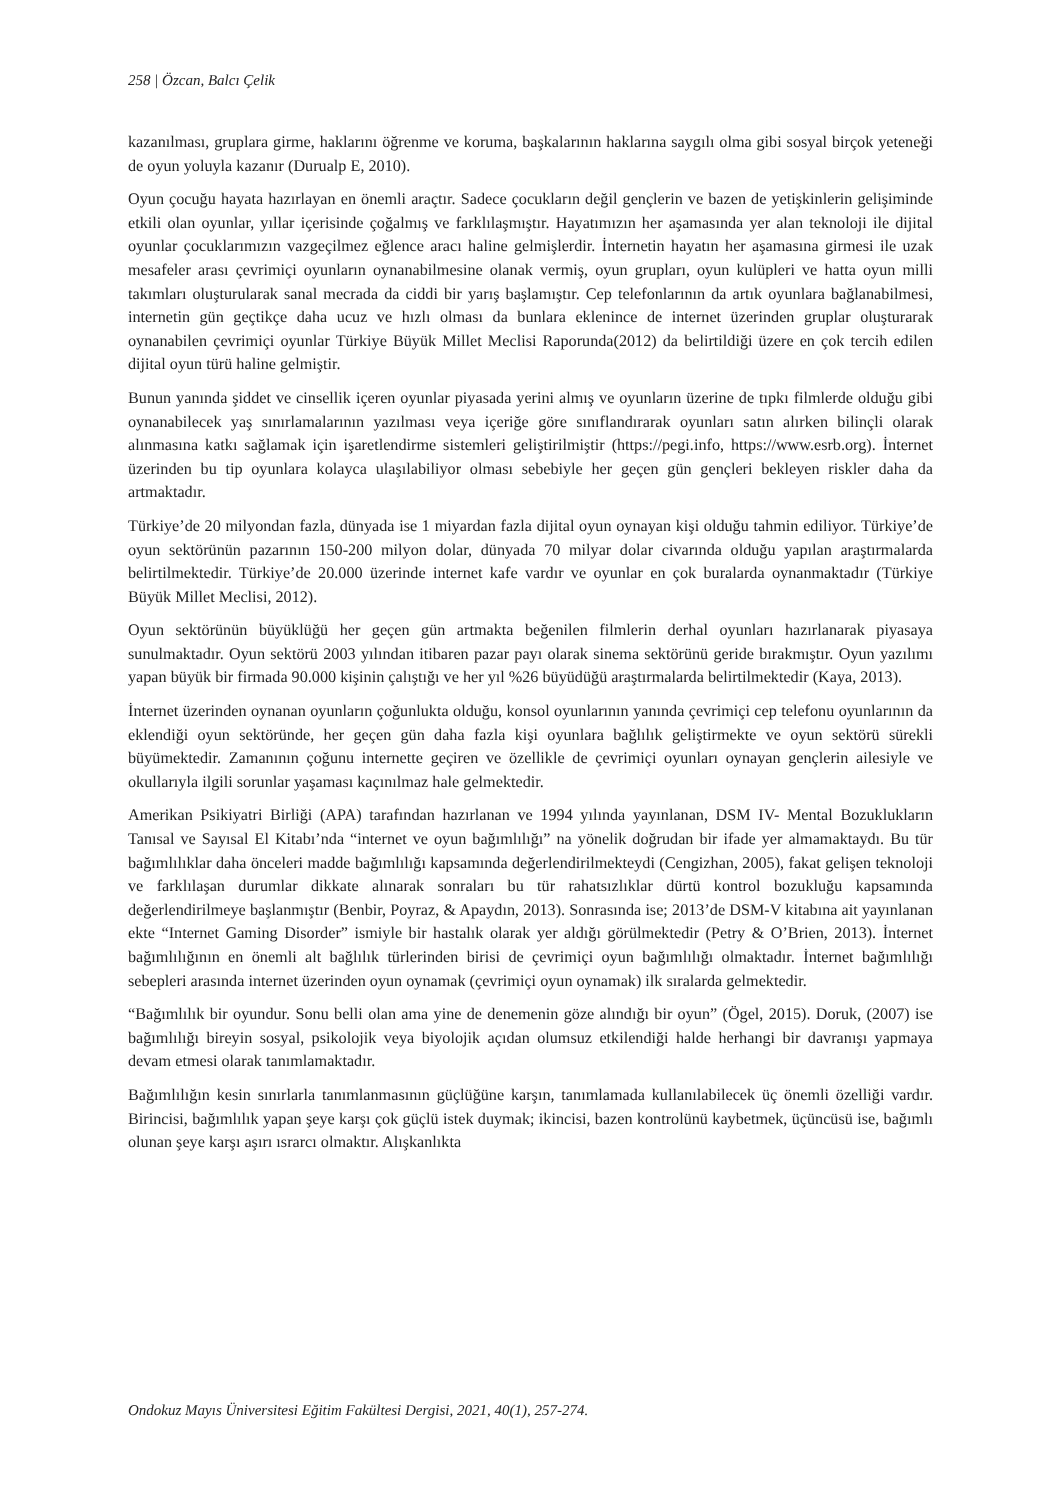258 | Özcan, Balcı Çelik
kazanılması, gruplara girme, haklarını öğrenme ve koruma, başkalarının haklarına saygılı olma gibi sosyal birçok yeteneği de oyun yoluyla kazanır (Durualp E, 2010).
Oyun çocuğu hayata hazırlayan en önemli araçtır. Sadece çocukların değil gençlerin ve bazen de yetişkinlerin gelişiminde etkili olan oyunlar, yıllar içerisinde çoğalmış ve farklılaşmıştır. Hayatımızın her aşamasında yer alan teknoloji ile dijital oyunlar çocuklarımızın vazgeçilmez eğlence aracı haline gelmişlerdir. İnternetin hayatın her aşamasına girmesi ile uzak mesafeler arası çevrimiçi oyunların oynanabilmesine olanak vermiş, oyun grupları, oyun kulüpleri ve hatta oyun milli takımları oluşturularak sanal mecrada da ciddi bir yarış başlamıştır. Cep telefonlarının da artık oyunlara bağlanabilmesi, internetin gün geçtikçe daha ucuz ve hızlı olması da bunlara eklenince de internet üzerinden gruplar oluşturarak oynanabilen çevrimiçi oyunlar Türkiye Büyük Millet Meclisi Raporunda(2012) da belirtildiği üzere en çok tercih edilen dijital oyun türü haline gelmiştir.
Bunun yanında şiddet ve cinsellik içeren oyunlar piyasada yerini almış ve oyunların üzerine de tıpkı filmlerde olduğu gibi oynanabilecek yaş sınırlamalarının yazılması veya içeriğe göre sınıflandırarak oyunları satın alırken bilinçli olarak alınmasına katkı sağlamak için işaretlendirme sistemleri geliştirilmiştir (https://pegi.info, https://www.esrb.org). İnternet üzerinden bu tip oyunlara kolayca ulaşılabiliyor olması sebebiyle her geçen gün gençleri bekleyen riskler daha da artmaktadır.
Türkiye’de 20 milyondan fazla, dünyada ise 1 miyardan fazla dijital oyun oynayan kişi olduğu tahmin ediliyor. Türkiye’de oyun sektörünün pazarının 150-200 milyon dolar, dünyada 70 milyar dolar civarında olduğu yapılan araştırmalarda belirtilmektedir. Türkiye’de 20.000 üzerinde internet kafe vardır ve oyunlar en çok buralarda oynanmaktadır (Türkiye Büyük Millet Meclisi, 2012).
Oyun sektörünün büyüklüğü her geçen gün artmakta beğenilen filmlerin derhal oyunları hazırlanarak piyasaya sunulmaktadır. Oyun sektörü 2003 yılından itibaren pazar payı olarak sinema sektörünü geride bırakmıştır. Oyun yazılımı yapan büyük bir firmada 90.000 kişinin çalıştığı ve her yıl %26 büyüdüğü araştırmalarda belirtilmektedir (Kaya, 2013).
İnternet üzerinden oynanan oyunların çoğunlukta olduğu, konsol oyunlarının yanında çevrimiçi cep telefonu oyunlarının da eklendiği oyun sektöründe, her geçen gün daha fazla kişi oyunlara bağlılık geliştirmekte ve oyun sektörü sürekli büyümektedir. Zamanının çoğunu internette geçiren ve özellikle de çevrimiçi oyunları oynayan gençlerin ailesiyle ve okullarıyla ilgili sorunlar yaşaması kaçınılmaz hale gelmektedir.
Amerikan Psikiyatri Birliği (APA) tarafından hazırlanan ve 1994 yılında yayınlanan, DSM IV- Mental Bozuklukların Tanısal ve Sayısal El Kitabı’nda “internet ve oyun bağımlılığı” na yönelik doğrudan bir ifade yer almamaktaydı. Bu tür bağımlılıklar daha önceleri madde bağımlılığı kapsamında değerlendirilmekteydi (Cengizhan, 2005), fakat gelişen teknoloji ve farklılaşan durumlar dikkate alınarak sonraları bu tür rahatsızlıklar dürtü kontrol bozukluğu kapsamında değerlendirilmeye başlanmıştır (Benbir, Poyraz, & Apaydın, 2013). Sonrasında ise; 2013’de DSM-V kitabına ait yayınlanan ekte “Internet Gaming Disorder” ismiyle bir hastalık olarak yer aldığı görülmektedir (Petry & O’Brien, 2013). İnternet bağımlılığının en önemli alt bağlılık türlerinden birisi de çevrimiçi oyun bağımlılığı olmaktadır. İnternet bağımlılığı sebepleri arasında internet üzerinden oyun oynamak (çevrimiçi oyun oynamak) ilk sıralarda gelmektedir.
“Bağımlılık bir oyundur. Sonu belli olan ama yine de denemenin göze alındığı bir oyun” (Ögel, 2015). Doruk, (2007) ise bağımlılığı bireyin sosyal, psikolojik veya biyolojik açıdan olumsuz etkilendiği halde herhangi bir davranışı yapmaya devam etmesi olarak tanımlamaktadır.
Bağımlılığın kesin sınırlarla tanımlanmasının güçlüğüne karşın, tanımlamada kullanılabilecek üç önemli özelliği vardır. Birincisi, bağımlılık yapan şeye karşı çok güçlü istek duymak; ikincisi, bazen kontrolünü kaybetmek, üçüncüsü ise, bağımlı olunan şeye karşı aşırı ısrarcı olmaktır. Alışkanlıkta
Ondokuz Mayıs Üniversitesi Eğitim Fakültesi Dergisi, 2021, 40(1), 257-274.